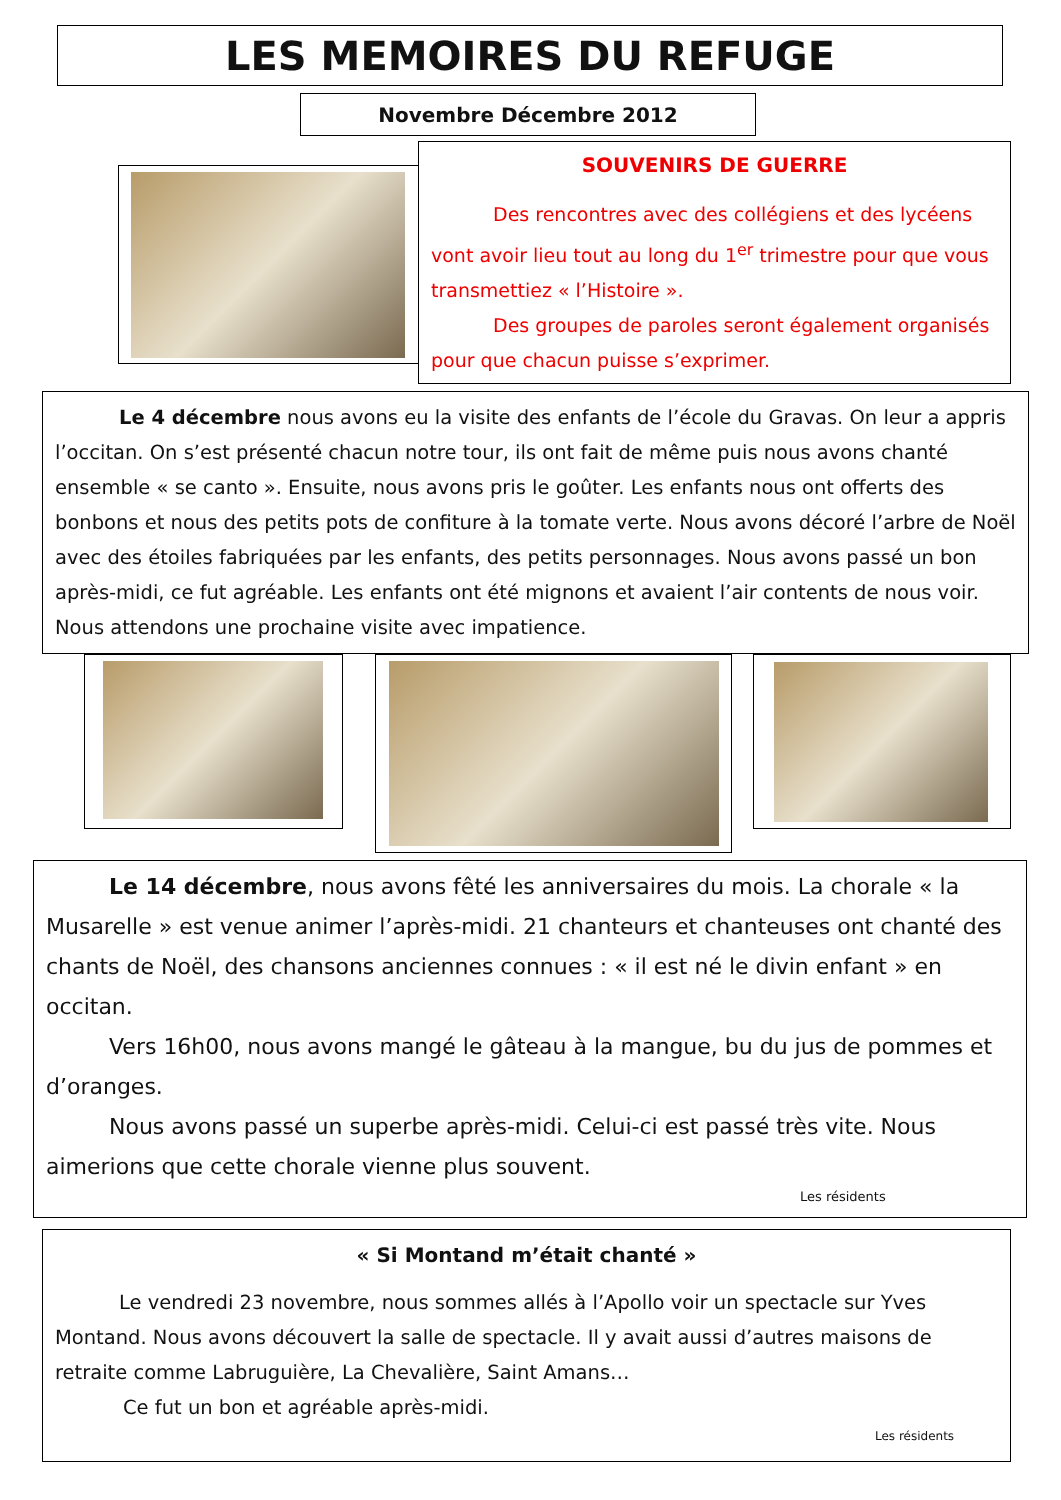LES MEMOIRES DU REFUGE
Novembre Décembre 2012
SOUVENIRS DE GUERRE
Des rencontres avec des collégiens et des lycéens vont avoir lieu tout au long du 1<sup>er</sup> trimestre pour que vous transmettiez « l’Histoire ».
Des groupes de paroles seront également organisés pour que chacun puisse s’exprimer.
Le 4 décembre nous avons eu la visite des enfants de l’école du Gravas. On leur a appris l’occitan. On s’est présenté chacun notre tour, ils ont fait de même puis nous avons chanté ensemble « se canto ». Ensuite, nous avons pris le goûter. Les enfants nous ont offerts des bonbons et nous des petits pots de confiture à la tomate verte. Nous avons décoré l’arbre de Noël avec des étoiles fabriquées par les enfants, des petits personnages. Nous avons passé un bon après-midi, ce fut agréable. Les enfants ont été mignons et avaient l’air contents de nous voir. Nous attendons une prochaine visite avec impatience.
Le 14 décembre, nous avons fêté les anniversaires du mois. La chorale « la Musarelle » est venue animer l’après-midi. 21 chanteurs et chanteuses ont chanté des chants de Noël, des chansons anciennes connues : « il est né le divin enfant » en occitan.
Vers 16h00, nous avons mangé le gâteau à la mangue, bu du jus de pommes et d’oranges.
Nous avons passé un superbe après-midi. Celui-ci est passé très vite. Nous aimerions que cette chorale vienne plus souvent.
Les résidents
« Si Montand m’était chanté »
Le vendredi 23 novembre, nous sommes allés à l’Apollo voir un spectacle sur Yves Montand. Nous avons découvert la salle de spectacle. Il y avait aussi d’autres maisons de retraite comme Labruguière, La Chevalière, Saint Amans…
Ce fut un bon et agréable après-midi.
Les résidents